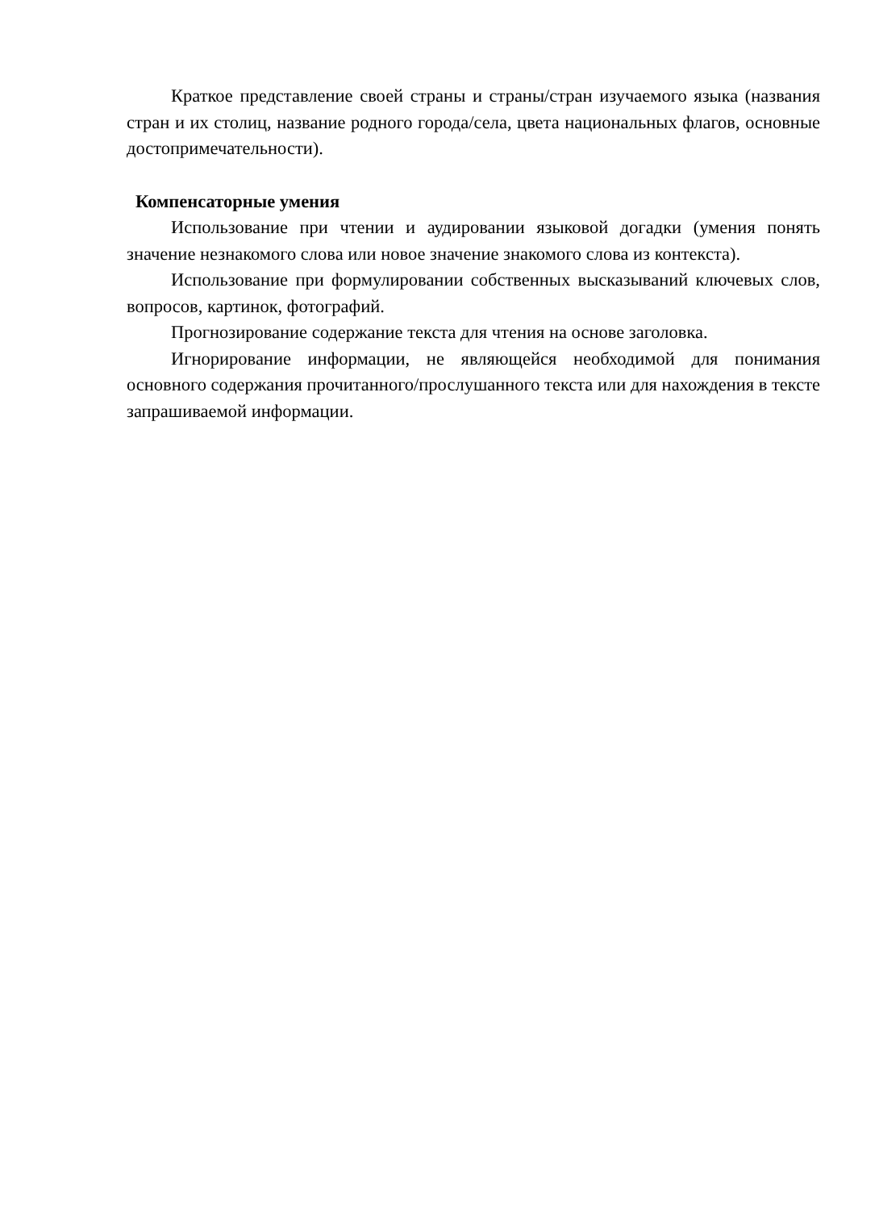Краткое представление своей страны и страны/стран изучаемого языка (названия стран и их столиц, название родного города/села, цвета национальных флагов, основные достопримечательности).
Компенсаторные умения
Использование при чтении и аудировании языковой догадки (умения понять значение незнакомого слова или новое значение знакомого слова из контекста).
Использование при формулировании собственных высказываний ключевых слов, вопросов, картинок, фотографий.
Прогнозирование содержание текста для чтения на основе заголовка.
Игнорирование информации, не являющейся необходимой для понимания основного содержания прочитанного/прослушанного текста или для нахождения в тексте запрашиваемой информации.